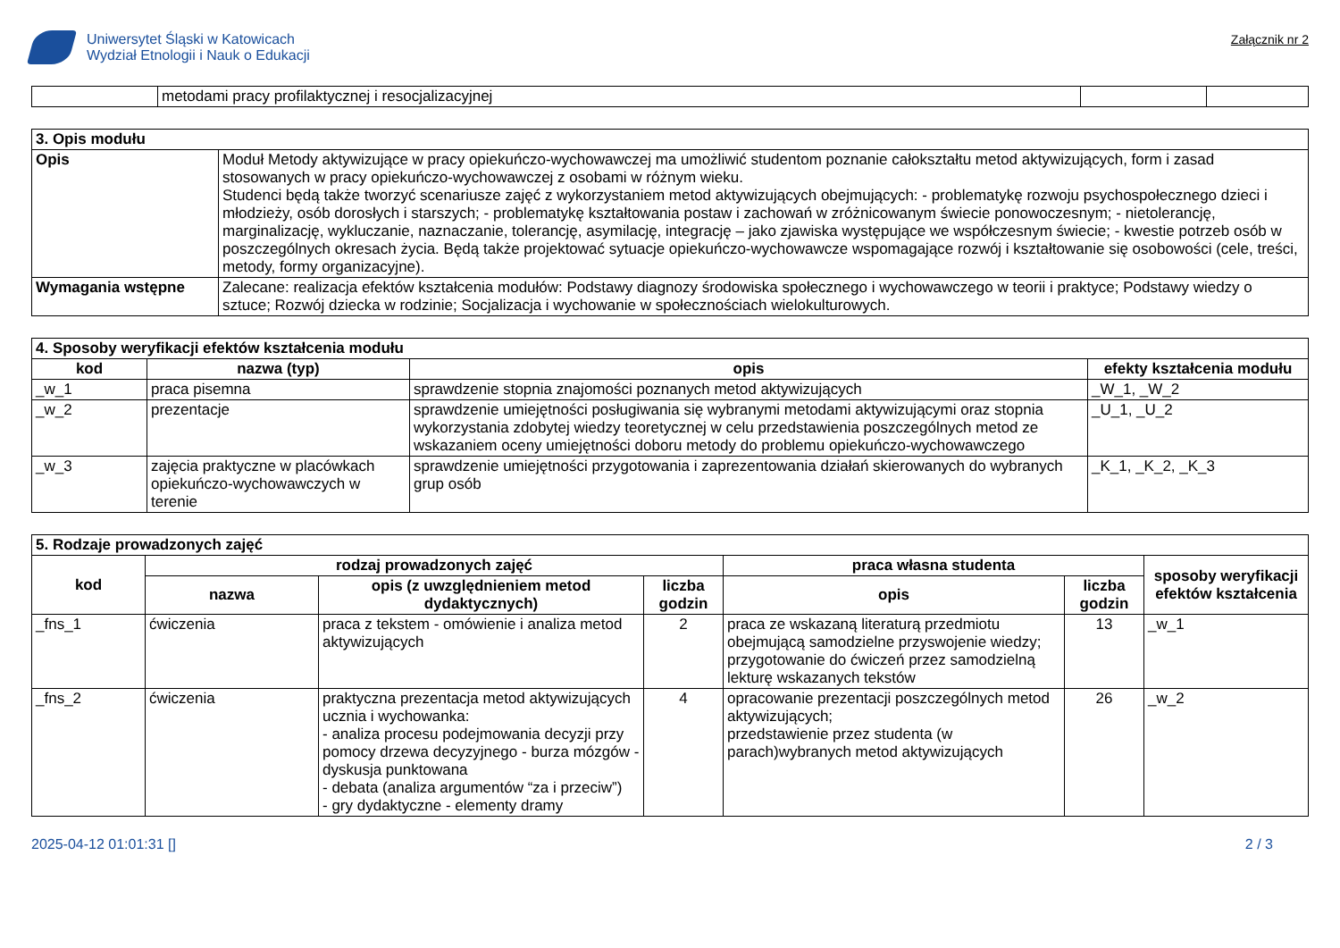Uniwersytet Śląski w Katowicach
Wydział Etnologii i Nauk o Edukacji
Załącznik nr 2
| | metodami pracy profilaktycznej i resocjalizacyjnej | | |
| 3. Opis modułu | |
| Opis | Moduł Metody aktywizujące w pracy opiekuńczo-wychowawczej ma umożliwić studentom poznanie całokształtu metod aktywizujących, form i zasad stosowanych w pracy opiekuńczo-wychowawczej z osobami w różnym wieku. Studenci będą także tworzyć scenariusze zajęć z wykorzystaniem metod aktywizujących obejmujących: - problematykę rozwoju psychospołecznego dzieci i młodzieży, osób dorosłych i starszych; - problematykę kształtowania postaw i zachowań w zróżnicowanym świecie ponowoczesnym; - nietolerancję, marginalizację, wykluczanie, naznaczanie, tolerancję, asymilację, integrację – jako zjawiska występujące we współczesnym świecie; - kwestie potrzeb osób w poszczególnych okresach życia. Będą także projektować sytuacje opiekuńczo-wychowawcze wspomagające rozwój i kształtowanie się osobowości (cele, treści, metody, formy organizacyjne). |
| Wymagania wstępne | Zalecane: realizacja efektów kształcenia modułów: Podstawy diagnozy środowiska społecznego i wychowawczego w teorii i praktyce; Podstawy wiedzy o sztuce; Rozwój dziecka w rodzinie; Socjalizacja i wychowanie w społecznościach wielokulturowych. |
| 4. Sposoby weryfikacji efektów kształcenia modułu | | | |
| kod | nazwa (typ) | opis | efekty kształcenia modułu |
| _w_1 | praca pisemna | sprawdzenie stopnia znajomości poznanych metod aktywizujących | _W_1, _W_2 |
| _w_2 | prezentacje | sprawdzenie umiejętności posługiwania się wybranymi metodami aktywizującymi oraz stopnia wykorzystania zdobytej wiedzy teoretycznej w celu przedstawienia poszczególnych metod ze wskazaniem oceny umiejętności doboru metody do problemu opiekuńczo-wychowawczego | _U_1, _U_2 |
| _w_3 | zajęcia praktyczne w placówkach opiekuńczo-wychowawczych w terenie | sprawdzenie umiejętności przygotowania i zaprezentowania działań skierowanych do wybranych grup osób | _K_1, _K_2, _K_3 |
| 5. Rodzaje prowadzonych zajęć | | | | | | |
| kod | rodzaj prowadzonych zajęć | | | praca własna studenta | | sposoby weryfikacji efektów kształcenia |
| | nazwa | opis (z uwzględnieniem metod dydaktycznych) | liczba godzin | opis | liczba godzin | |
| _fns_1 | ćwiczenia | praca z tekstem - omówienie i analiza metod aktywizujących | 2 | praca ze wskazaną literaturą przedmiotu obejmującą samodzielne przyswojenie wiedzy; przygotowanie do ćwiczeń przez samodzielną lekturę wskazanych tekstów | 13 | _w_1 |
| _fns_2 | ćwiczenia | praktyczna prezentacja metod aktywizujących ucznia i wychowanka: - analiza procesu podejmowania decyzji przy pomocy drzewa decyzyjnego - burza mózgów - dyskusja punktowana - debata (analiza argumentów “za i przeciw”) - gry dydaktyczne - elementy dramy | 4 | opracowanie prezentacji poszczególnych metod aktywizujących; przedstawienie przez studenta (w parach)wybranych metod aktywizujących | 26 | _w_2 |
2025-04-12 01:01:31 [] 2 / 3